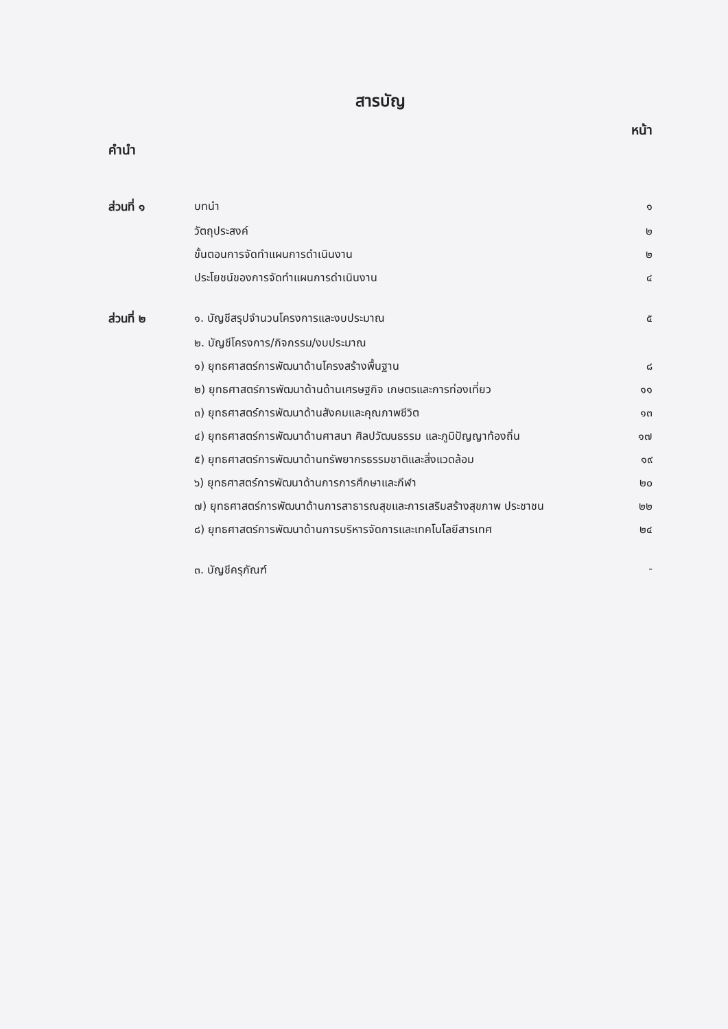สารบัญ
หน้า
คำนำ
| ส่วนที่ ๑ | บทนำ | ๑ |
| | วัตถุประสงค์ | ๒ |
| | ขั้นตอนการจัดทำแผนการดำเนินงาน | ๒ |
| | ประโยชน์ของการจัดทำแผนการดำเนินงาน | ๔ |
| ส่วนที่ ๒ | ๑. บัญชีสรุปจำนวนโครงการและงบประมาณ | ๕ |
| | ๒. บัญชีโครงการ/กิจกรรม/งบประมาณ | |
| | ๑) ยุทธศาสตร์การพัฒนาด้านโครงสร้างพื้นฐาน | ๘ |
| | ๒) ยุทธศาสตร์การพัฒนาด้านด้านเศรษฐกิจ เกษตรและการท่องเที่ยว | ๑๑ |
| | ๓) ยุทธศาสตร์การพัฒนาด้านสังคมและคุณภาพชีวิต | ๑๓ |
| | ๔) ยุทธศาสตร์การพัฒนาด้านศาสนา ศิลปวัฒนธรรม และภูมิปัญญาท้องถิ่น | ๑๗ |
| | ๕) ยุทธศาสตร์การพัฒนาด้านทรัพยากรธรรมชาติและสิ่งแวดล้อม | ๑๙ |
| | ๖) ยุทธศาสตร์การพัฒนาด้านการการศึกษาและกีฬา | ๒๐ |
| | ๗) ยุทธศาสตร์การพัฒนาด้านการสาธารณสุขและการเสริมสร้างสุขภาพ ประชาชน | ๒๒ |
| | ๘) ยุทธศาสตร์การพัฒนาด้านการบริหารจัดการและเทคโนโลยีสารเทศ | ๒๔ |
| | ๓. บัญชีครุภัณฑ์ | - |